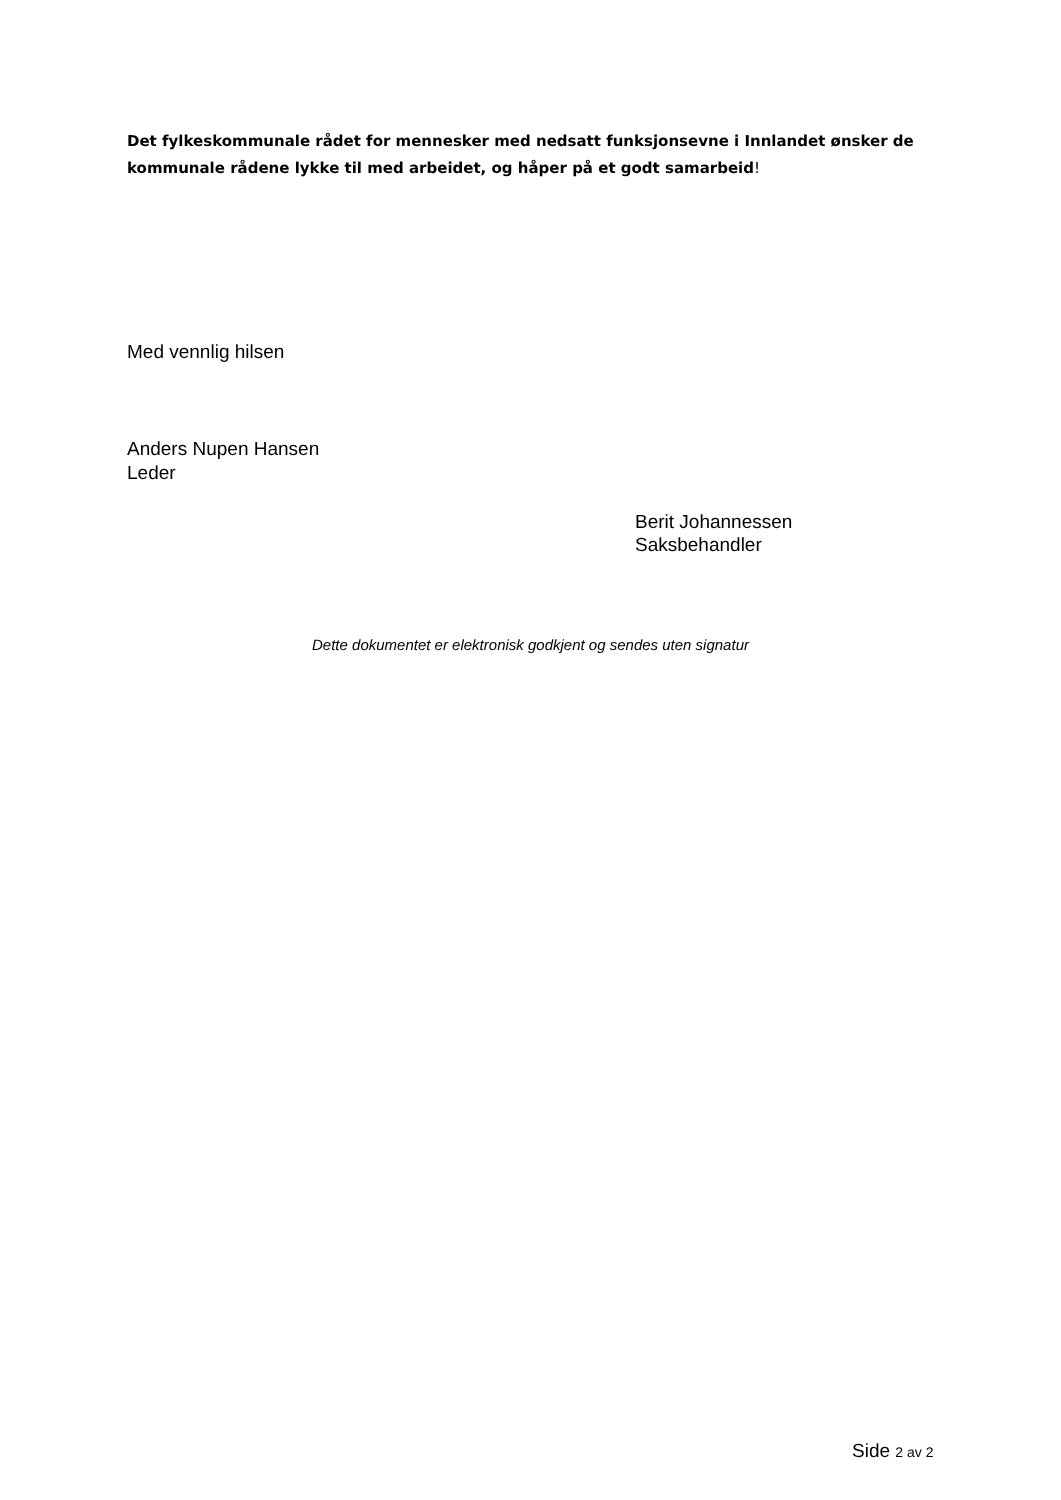Det fylkeskommunale rådet for mennesker med nedsatt funksjonsevne i Innlandet ønsker de kommunale rådene lykke til med arbeidet, og håper på et godt samarbeid!
Med vennlig hilsen
Anders Nupen Hansen
Leder
Berit Johannessen
Saksbehandler
Dette dokumentet er elektronisk godkjent og sendes uten signatur
Side 2 av 2